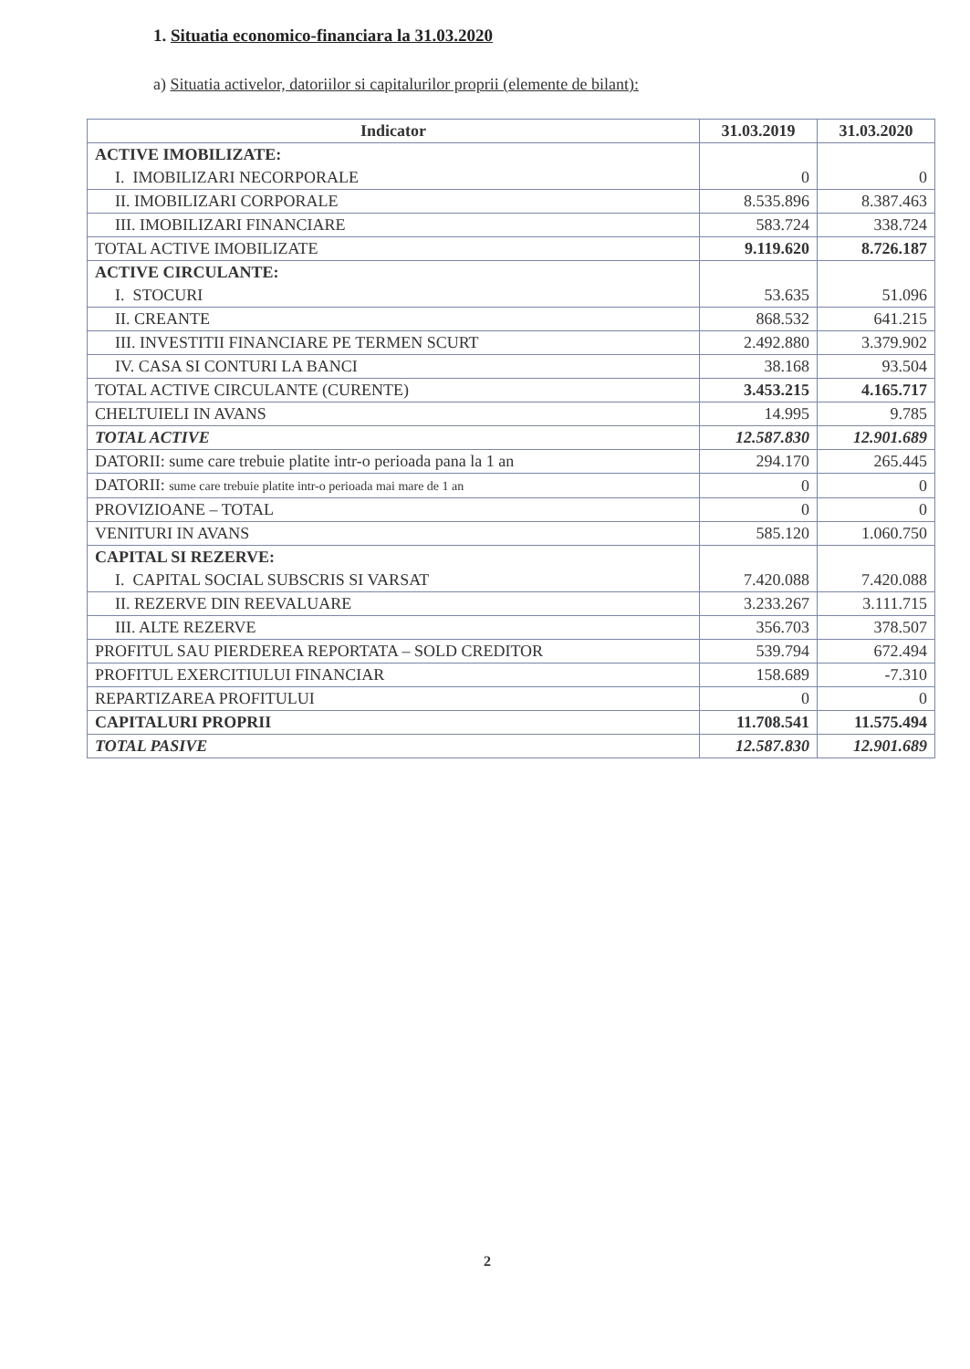1. Situatia economico-financiara la 31.03.2020
a) Situatia activelor, datoriilor si capitalurilor proprii (elemente de bilant):
| Indicator | 31.03.2019 | 31.03.2020 |
| --- | --- | --- |
| ACTIVE IMOBILIZATE: I. IMOBILIZARI NECORPORALE | 0 | 0 |
| II. IMOBILIZARI CORPORALE | 8.535.896 | 8.387.463 |
| III. IMOBILIZARI FINANCIARE | 583.724 | 338.724 |
| TOTAL ACTIVE IMOBILIZATE | 9.119.620 | 8.726.187 |
| ACTIVE CIRCULANTE: I. STOCURI | 53.635 | 51.096 |
| II. CREANTE | 868.532 | 641.215 |
| III. INVESTITII FINANCIARE PE TERMEN SCURT | 2.492.880 | 3.379.902 |
| IV. CASA SI CONTURI LA BANCI | 38.168 | 93.504 |
| TOTAL ACTIVE CIRCULANTE (CURENTE) | 3.453.215 | 4.165.717 |
| CHELTUIELI IN AVANS | 14.995 | 9.785 |
| TOTAL ACTIVE | 12.587.830 | 12.901.689 |
| DATORII: sume care trebuie platite intr-o perioada pana la 1 an | 294.170 | 265.445 |
| DATORII: sume care trebuie platite intr-o perioada mai mare de 1 an | 0 | 0 |
| PROVIZIOANE – TOTAL | 0 | 0 |
| VENITURI IN AVANS | 585.120 | 1.060.750 |
| CAPITAL SI REZERVE: I. CAPITAL SOCIAL SUBSCRIS SI VARSAT | 7.420.088 | 7.420.088 |
| II. REZERVE DIN REEVALUARE | 3.233.267 | 3.111.715 |
| III. ALTE REZERVE | 356.703 | 378.507 |
| PROFITUL SAU PIERDEREA REPORTATA – SOLD CREDITOR | 539.794 | 672.494 |
| PROFITUL EXERCITIULUI FINANCIAR | 158.689 | -7.310 |
| REPARTIZAREA PROFITULUI | 0 | 0 |
| CAPITALURI PROPRII | 11.708.541 | 11.575.494 |
| TOTAL PASIVE | 12.587.830 | 12.901.689 |
2